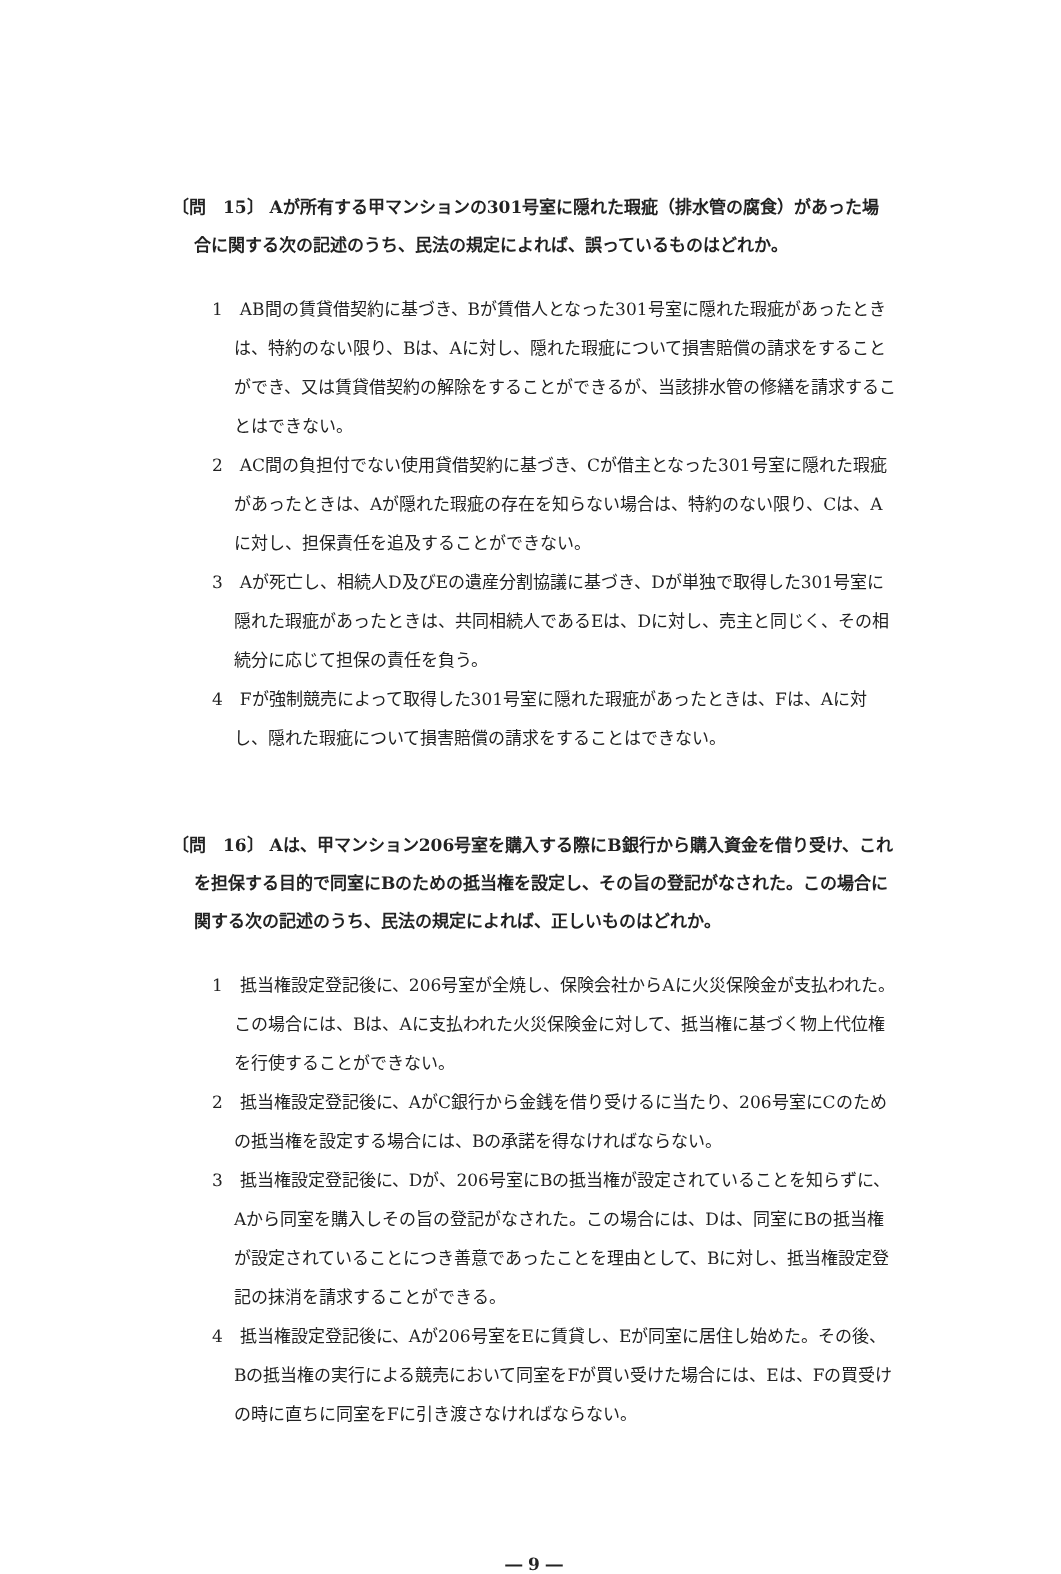〔問　15〕 Aが所有する甲マンションの301号室に隠れた瑕疵（排水管の腐食）があった場合に関する次の記述のうち、民法の規定によれば、誤っているものはどれか。
1　AB間の賃貸借契約に基づき、Bが賃借人となった301号室に隠れた瑕疵があったときは、特約のない限り、Bは、Aに対し、隠れた瑕疵について損害賠償の請求をすることができ、又は賃貸借契約の解除をすることができるが、当該排水管の修繕を請求することはできない。
2　AC間の負担付でない使用貸借契約に基づき、Cが借主となった301号室に隠れた瑕疵があったときは、Aが隠れた瑕疵の存在を知らない場合は、特約のない限り、Cは、Aに対し、担保責任を追及することができない。
3　Aが死亡し、相続人D及びEの遺産分割協議に基づき、Dが単独で取得した301号室に隠れた瑕疵があったときは、共同相続人であるEは、Dに対し、売主と同じく、その相続分に応じて担保の責任を負う。
4　Fが強制競売によって取得した301号室に隠れた瑕疵があったときは、Fは、Aに対し、隠れた瑕疵について損害賠償の請求をすることはできない。
〔問　16〕 Aは、甲マンション206号室を購入する際にB銀行から購入資金を借り受け、これを担保する目的で同室にBのための抵当権を設定し、その旨の登記がなされた。この場合に関する次の記述のうち、民法の規定によれば、正しいものはどれか。
1　抵当権設定登記後に、206号室が全焼し、保険会社からAに火災保険金が支払われた。この場合には、Bは、Aに支払われた火災保険金に対して、抵当権に基づく物上代位権を行使することができない。
2　抵当権設定登記後に、AがC銀行から金銭を借り受けるに当たり、206号室にCのための抵当権を設定する場合には、Bの承諾を得なければならない。
3　抵当権設定登記後に、Dが、206号室にBの抵当権が設定されていることを知らずに、Aから同室を購入しその旨の登記がなされた。この場合には、Dは、同室にBの抵当権が設定されていることにつき善意であったことを理由として、Bに対し、抵当権設定登記の抹消を請求することができる。
4　抵当権設定登記後に、Aが206号室をEに賃貸し、Eが同室に居住し始めた。その後、Bの抵当権の実行による競売において同室をFが買い受けた場合には、Eは、Fの買受けの時に直ちに同室をFに引き渡さなければならない。
― 9 ―